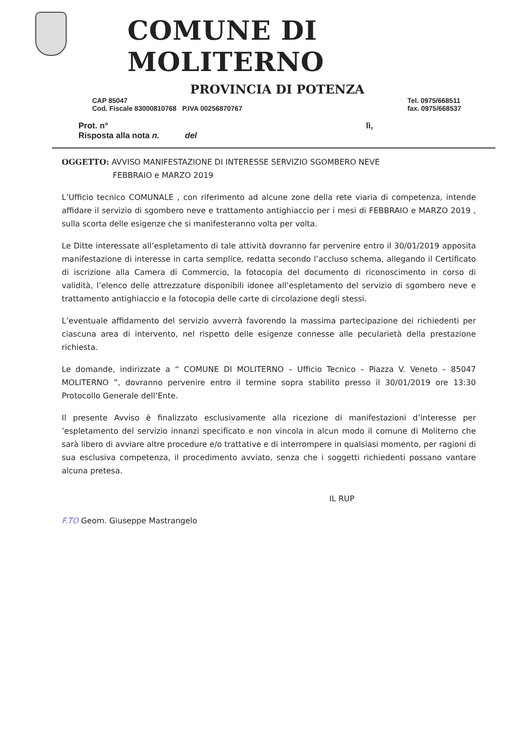COMUNE DI MOLITERNO
PROVINCIA DI POTENZA
CAP 85047
Cod. Fiscale 83000810768 P.IVA 00256870767
Tel. 0975/668511
fax. 0975/668537
Prot. n°
Risposta alla nota n. del
lì,
OGGETTO: AVVISO MANIFESTAZIONE DI INTERESSE SERVIZIO SGOMBERO NEVE
FEBBRAIO e MARZO 2019
L’Ufficio tecnico COMUNALE , con riferimento ad alcune zone della rete viaria di competenza, intende affidare il servizio di sgombero neve e trattamento antighiaccio per i mesi di FEBBRAIO e MARZO 2019 , sulla scorta delle esigenze che si manifesteranno volta per volta.
Le Ditte interessate all’espletamento di tale attività dovranno far pervenire entro il 30/01/2019 apposita manifestazione di interesse in carta semplice, redatta secondo l’accluso schema, allegando il Certificato di iscrizione alla Camera di Commercio, la fotocopia del documento di riconoscimento in corso di validità, l’elenco delle attrezzature disponibili idonee all’espletamento del servizio di sgombero neve e trattamento antighiaccio e la fotocopia delle carte di circolazione degli stessi.
L’eventuale affidamento del servizio avverrà favorendo la massima partecipazione dei richiedenti per ciascuna area di intervento, nel rispetto delle esigenze connesse alle pecularietà della prestazione richiesta.
Le domande, indirizzate a “ COMUNE DI MOLITERNO – Ufficio Tecnico – Piazza V. Veneto – 85047 MOLITERNO ”, dovranno pervenire entro il termine sopra stabilito presso il 30/01/2019 ore 13:30 Protocollo Generale dell’Ente.
Il presente Avviso è finalizzato esclusivamente alla ricezione di manifestazioni d’interesse per ’espletamento del servizio innanzi specificato e non vincola in alcun modo il comune di Moliterno che sarà libero di avviare altre procedure e/o trattative e di interrompere in qualsiasi momento, per ragioni di sua esclusiva competenza, il procedimento avviato, senza che i soggetti richiedenti possano vantare alcuna pretesa.
IL RUP
F.TO Geom. Giuseppe Mastrangelo